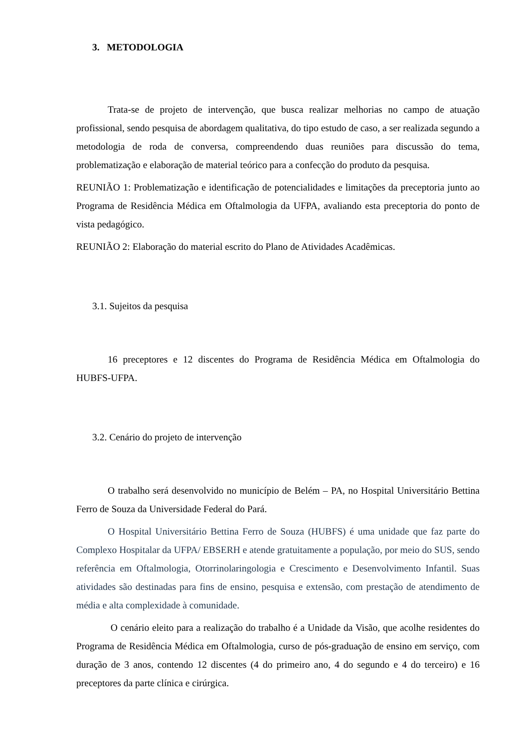3. METODOLOGIA
Trata-se de projeto de intervenção, que busca realizar melhorias no campo de atuação profissional, sendo pesquisa de abordagem qualitativa, do tipo estudo de caso, a ser realizada segundo a metodologia de roda de conversa, compreendendo duas reuniões para discussão do tema, problematização e elaboração de material teórico para a confecção do produto da pesquisa.
REUNIÃO 1: Problematização e identificação de potencialidades e limitações da preceptoria junto ao Programa de Residência Médica em Oftalmologia da UFPA, avaliando esta preceptoria do ponto de vista pedagógico.
REUNIÃO 2: Elaboração do material escrito do Plano de Atividades Acadêmicas.
3.1. Sujeitos da pesquisa
16 preceptores e 12 discentes do Programa de Residência Médica em Oftalmologia do HUBFS-UFPA.
3.2. Cenário do projeto de intervenção
O trabalho será desenvolvido no município de Belém – PA, no Hospital Universitário Bettina Ferro de Souza da Universidade Federal do Pará.
O Hospital Universitário Bettina Ferro de Souza (HUBFS) é uma unidade que faz parte do Complexo Hospitalar da UFPA/ EBSERH e atende gratuitamente a população, por meio do SUS, sendo referência em Oftalmologia, Otorrinolaringologia e Crescimento e Desenvolvimento Infantil. Suas atividades são destinadas para fins de ensino, pesquisa e extensão, com prestação de atendimento de média e alta complexidade à comunidade.
O cenário eleito para a realização do trabalho é a Unidade da Visão, que acolhe residentes do Programa de Residência Médica em Oftalmologia, curso de pós-graduação de ensino em serviço, com duração de 3 anos, contendo 12 discentes (4 do primeiro ano, 4 do segundo e 4 do terceiro) e 16 preceptores da parte clínica e cirúrgica.